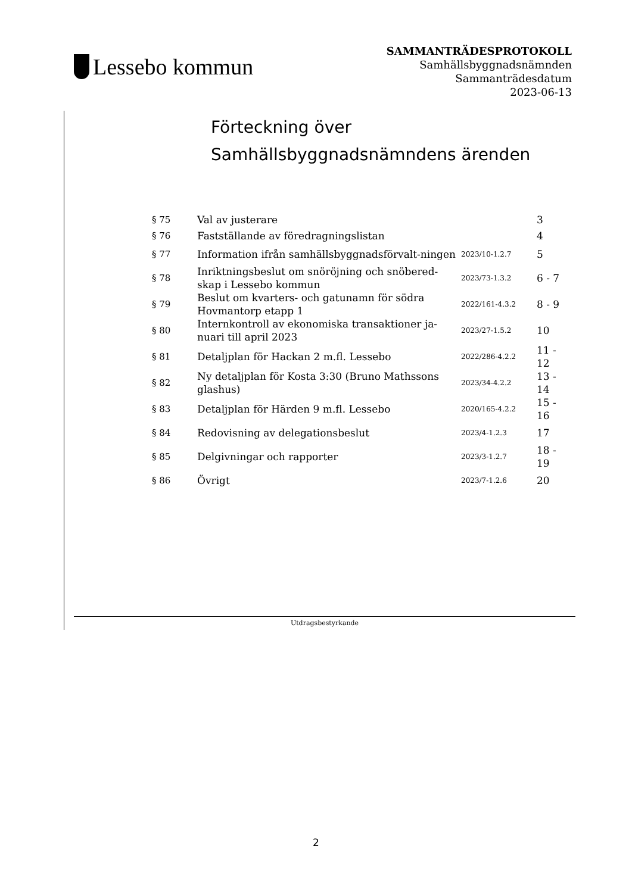Lessebo kommun
SAMMANTRÄDESPROTOKOLL
Samhällsbyggnadsnämnden
Sammanträdesdatum
2023-06-13
Förteckning över Samhällsbyggnadsnämndens ärenden
| § 75 | Val av justerare | | 3 |
| § 76 | Fastställande av föredragningslistan | | 4 |
| § 77 | Information ifrån samhällsbyggnadsförvalt-ningen | 2023/10-1.2.7 | 5 |
| § 78 | Inriktningsbeslut om snöröjning och snöbered-skap i Lessebo kommun | 2023/73-1.3.2 | 6 - 7 |
| § 79 | Beslut om kvarters- och gatunamn för södra Hovmantorp etapp 1 | 2022/161-4.3.2 | 8 - 9 |
| § 80 | Internkontroll av ekonomiska transaktioner ja-nuari till april 2023 | 2023/27-1.5.2 | 10 |
| § 81 | Detaljplan för Hackan 2 m.fl. Lessebo | 2022/286-4.2.2 | 11 - 12 |
| § 82 | Ny detaljplan för Kosta 3:30 (Bruno Mathssons glashus) | 2023/34-4.2.2 | 13 - 14 |
| § 83 | Detaljplan för Härden 9 m.fl. Lessebo | 2020/165-4.2.2 | 15 - 16 |
| § 84 | Redovisning av delegationsbeslut | 2023/4-1.2.3 | 17 |
| § 85 | Delgivningar och rapporter | 2023/3-1.2.7 | 18 - 19 |
| § 86 | Övrigt | 2023/7-1.2.6 | 20 |
Utdragsbestyrkande
2